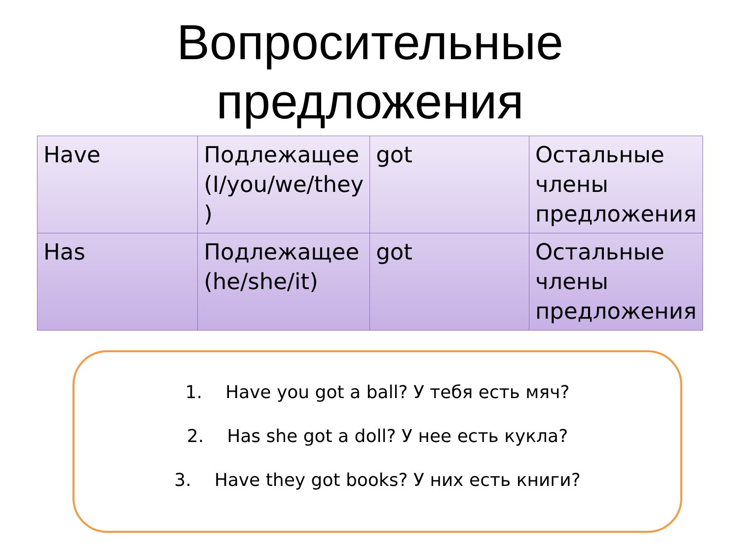Вопросительные
предложения
| Have | Подлежащее (I/you/we/they ) | got | Остальные члены предложения |
| Has | Подлежащее (he/she/it) | got | Остальные члены предложения |
1. Have you got a ball? У тебя есть мяч?
2. Has she got a doll? У нее есть кукла?
3. Have they got books? У них есть книги?